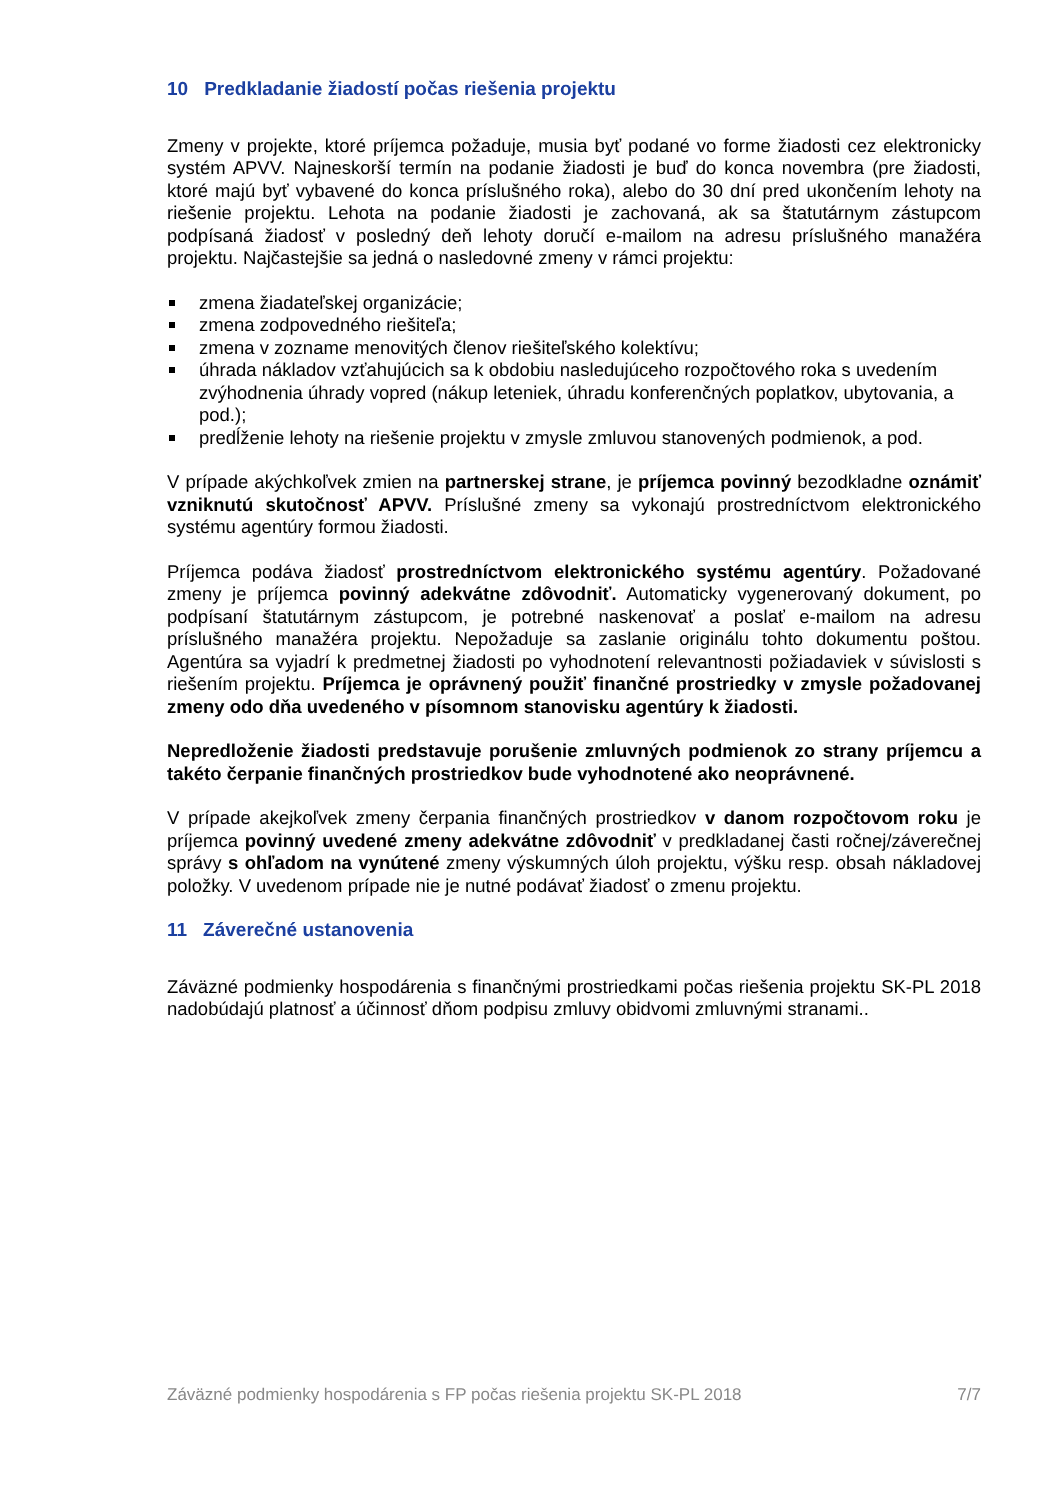10 Predkladanie žiadostí počas riešenia projektu
Zmeny v projekte, ktoré príjemca požaduje, musia byť podané vo forme žiadosti cez elektronicky systém APVV. Najneskorší termín na podanie žiadosti je buď do konca novembra (pre žiadosti, ktoré majú byť vybavené do konca príslušného roka), alebo do 30 dní pred ukončením lehoty na riešenie projektu. Lehota na podanie žiadosti je zachovaná, ak sa štatutárnym zástupcom podpísaná žiadosť v posledný deň lehoty doručí e-mailom na adresu príslušného manažéra projektu. Najčastejšie sa jedná o nasledovné zmeny v rámci projektu:
zmena žiadateľskej organizácie;
zmena zodpovedného riešiteľa;
zmena v zozname menovitých členov riešiteľského kolektívu;
úhrada nákladov vzťahujúcich sa k obdobiu nasledujúceho rozpočtového roka s uvedením zvýhodnenia úhrady vopred (nákup leteniek, úhradu konferenčných poplatkov, ubytovania, a pod.);
predĺženie lehoty na riešenie projektu v zmysle zmluvou stanovených podmienok, a pod.
V prípade akýchkoľvek zmien na partnerskej strane, je príjemca povinný bezodkladne oznámiť vzniknutú skutočnosť APVV. Príslušné zmeny sa vykonajú prostredníctvom elektronického systému agentúry formou žiadosti.
Príjemca podáva žiadosť prostredníctvom elektronického systému agentúry. Požadované zmeny je príjemca povinný adekvátne zdôvodniť. Automaticky vygenerovaný dokument, po podpísaní štatutárnym zástupcom, je potrebné naskenovať a poslať e-mailom na adresu príslušného manažéra projektu. Nepožaduje sa zaslanie originálu tohto dokumentu poštou. Agentúra sa vyjadrí k predmetnej žiadosti po vyhodnotení relevantnosti požiadaviek v súvislosti s riešením projektu. Príjemca je oprávnený použiť finančné prostriedky v zmysle požadovanej zmeny odo dňa uvedeného v písomnom stanovisku agentúry k žiadosti.
Nepredloženie žiadosti predstavuje porušenie zmluvných podmienok zo strany príjemcu a takéto čerpanie finančných prostriedkov bude vyhodnotené ako neoprávnené.
V prípade akejkoľvek zmeny čerpania finančných prostriedkov v danom rozpočtovom roku je príjemca povinný uvedené zmeny adekvátne zdôvodniť v predkladanej časti ročnej/záverečnej správy s ohľadom na vynútené zmeny výskumných úloh projektu, výšku resp. obsah nákladovej položky. V uvedenom prípade nie je nutné podávať žiadosť o zmenu projektu.
11 Záverečné ustanovenia
Záväzné podmienky hospodárenia s finančnými prostriedkami počas riešenia projektu SK-PL 2018 nadobúdajú platnosť a účinnosť dňom podpisu zmluvy obidvomi zmluvnými stranami..
Záväzné podmienky hospodárenia s FP počas riešenia projektu SK-PL 2018 7/7